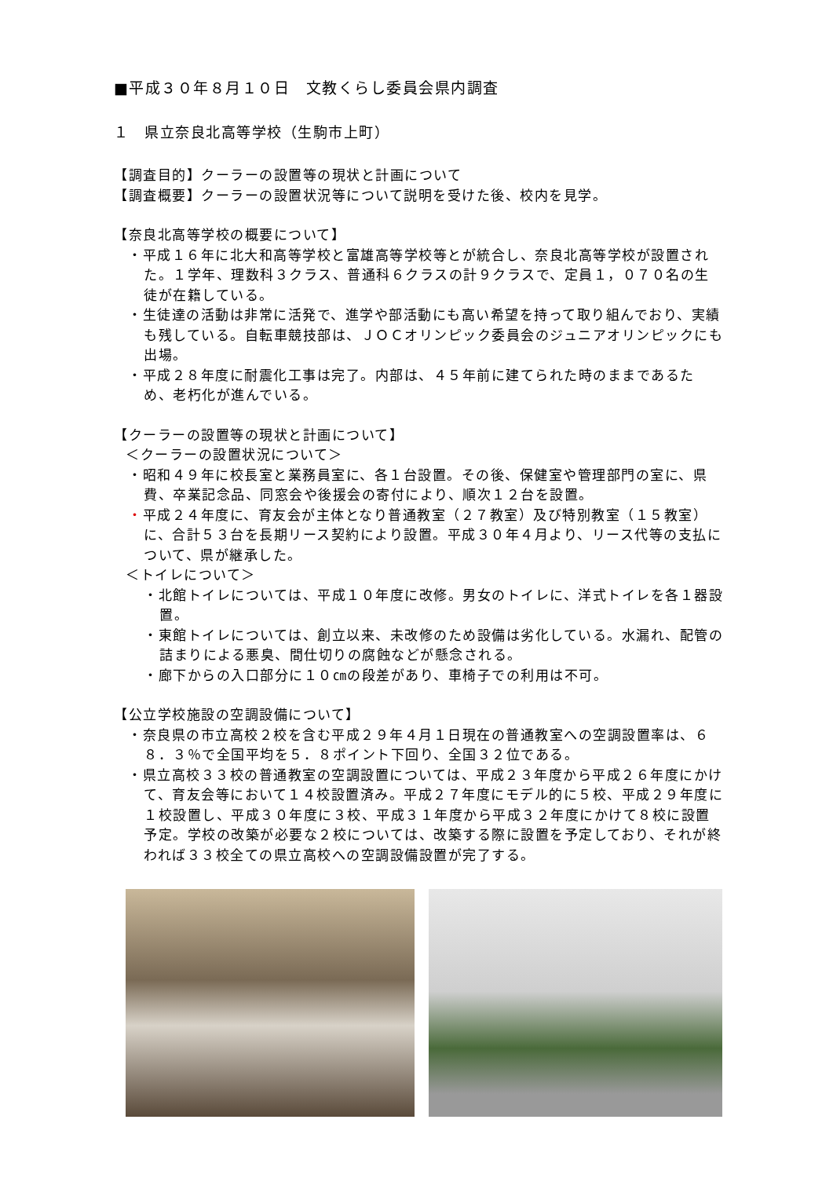■平成３０年８月１０日　文教くらし委員会県内調査
１　県立奈良北高等学校（生駒市上町）
【調査目的】クーラーの設置等の現状と計画について
【調査概要】クーラーの設置状況等について説明を受けた後、校内を見学。
【奈良北高等学校の概要について】
・平成１６年に北大和高等学校と富雄高等学校等とが統合し、奈良北高等学校が設置された。１学年、理数科３クラス、普通科６クラスの計９クラスで、定員１，０７０名の生徒が在籍している。
・生徒達の活動は非常に活発で、進学や部活動にも高い希望を持って取り組んでおり、実績も残している。自転車競技部は、ＪＯＣオリンピック委員会のジュニアオリンピックにも出場。
・平成２８年度に耐震化工事は完了。内部は、４５年前に建てられた時のままであるため、老朽化が進んでいる。
【クーラーの設置等の現状と計画について】
＜クーラーの設置状況について＞
・昭和４９年に校長室と業務員室に、各１台設置。その後、保健室や管理部門の室に、県費、卒業記念品、同窓会や後援会の寄付により、順次１２台を設置。
・平成２４年度に、育友会が主体となり普通教室（２７教室）及び特別教室（１５教室）に、合計５３台を長期リース契約により設置。平成３０年４月より、リース代等の支払について、県が継承した。
＜トイレについて＞
・北館トイレについては、平成１０年度に改修。男女のトイレに、洋式トイレを各１器設置。
・東館トイレについては、創立以来、未改修のため設備は劣化している。水漏れ、配管の詰まりによる悪臭、間仕切りの腐蝕などが懸念される。
・廊下からの入口部分に１０㎝の段差があり、車椅子での利用は不可。
【公立学校施設の空調設備について】
・奈良県の市立高校２校を含む平成２９年４月１日現在の普通教室への空調設置率は、６８．３％で全国平均を５．８ポイント下回り、全国３２位である。
・県立高校３３校の普通教室の空調設置については、平成２３年度から平成２６年度にかけて、育友会等において１４校設置済み。平成２７年度にモデル的に５校、平成２９年度に１校設置し、平成３０年度に３校、平成３１年度から平成３２年度にかけて８校に設置予定。学校の改築が必要な２校については、改築する際に設置を予定しており、それが終われば３３校全ての県立高校への空調設備設置が完了する。